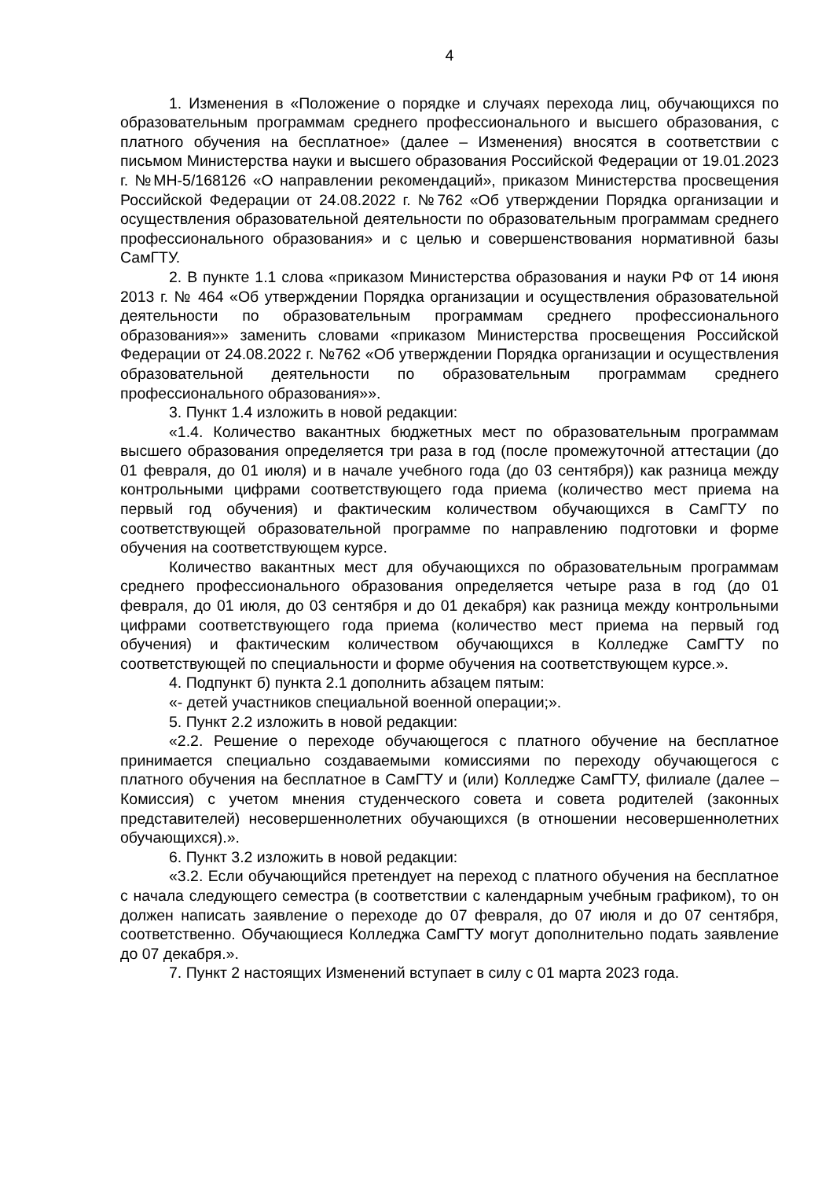4
1. Изменения в «Положение о порядке и случаях перехода лиц, обучающихся по образовательным программам среднего профессионального и высшего образования, с платного обучения на бесплатное» (далее – Изменения) вносятся в соответствии с письмом Министерства науки и высшего образования Российской Федерации от 19.01.2023 г. №МН-5/168126 «О направлении рекомендаций», приказом Министерства просвещения Российской Федерации от 24.08.2022 г. №762 «Об утверждении Порядка организации и осуществления образовательной деятельности по образовательным программам среднего профессионального образования» и с целью и совершенствования нормативной базы СамГТУ.
2. В пункте 1.1 слова «приказом Министерства образования и науки РФ от 14 июня 2013 г. № 464 «Об утверждении Порядка организации и осуществления образовательной деятельности по образовательным программам среднего профессионального образования»» заменить словами «приказом Министерства просвещения Российской Федерации от 24.08.2022 г. №762 «Об утверждении Порядка организации и осуществления образовательной деятельности по образовательным программам среднего профессионального образования»».
3. Пункт 1.4 изложить в новой редакции:
«1.4. Количество вакантных бюджетных мест по образовательным программам высшего образования определяется три раза в год (после промежуточной аттестации (до 01 февраля, до 01 июля) и в начале учебного года (до 03 сентября)) как разница между контрольными цифрами соответствующего года приема (количество мест приема на первый год обучения) и фактическим количеством обучающихся в СамГТУ по соответствующей образовательной программе по направлению подготовки и форме обучения на соответствующем курсе.
Количество вакантных мест для обучающихся по образовательным программам среднего профессионального образования определяется четыре раза в год (до 01 февраля, до 01 июля, до 03 сентября и до 01 декабря) как разница между контрольными цифрами соответствующего года приема (количество мест приема на первый год обучения) и фактическим количеством обучающихся в Колледже СамГТУ по соответствующей по специальности и форме обучения на соответствующем курсе.».
4. Подпункт б) пункта 2.1 дополнить абзацем пятым:
«- детей участников специальной военной операции;».
5. Пункт 2.2 изложить в новой редакции:
«2.2. Решение о переходе обучающегося с платного обучение на бесплатное принимается специально создаваемыми комиссиями по переходу обучающегося с платного обучения на бесплатное в СамГТУ и (или) Колледже СамГТУ, филиале (далее – Комиссия) с учетом мнения студенческого совета и совета родителей (законных представителей) несовершеннолетних обучающихся (в отношении несовершеннолетних обучающихся).».
6. Пункт 3.2 изложить в новой редакции:
«3.2. Если обучающийся претендует на переход с платного обучения на бесплатное с начала следующего семестра (в соответствии с календарным учебным графиком), то он должен написать заявление о переходе до 07 февраля, до 07 июля и до 07 сентября, соответственно. Обучающиеся Колледжа СамГТУ могут дополнительно подать заявление до 07 декабря.».
7. Пункт 2 настоящих Изменений вступает в силу с 01 марта 2023 года.